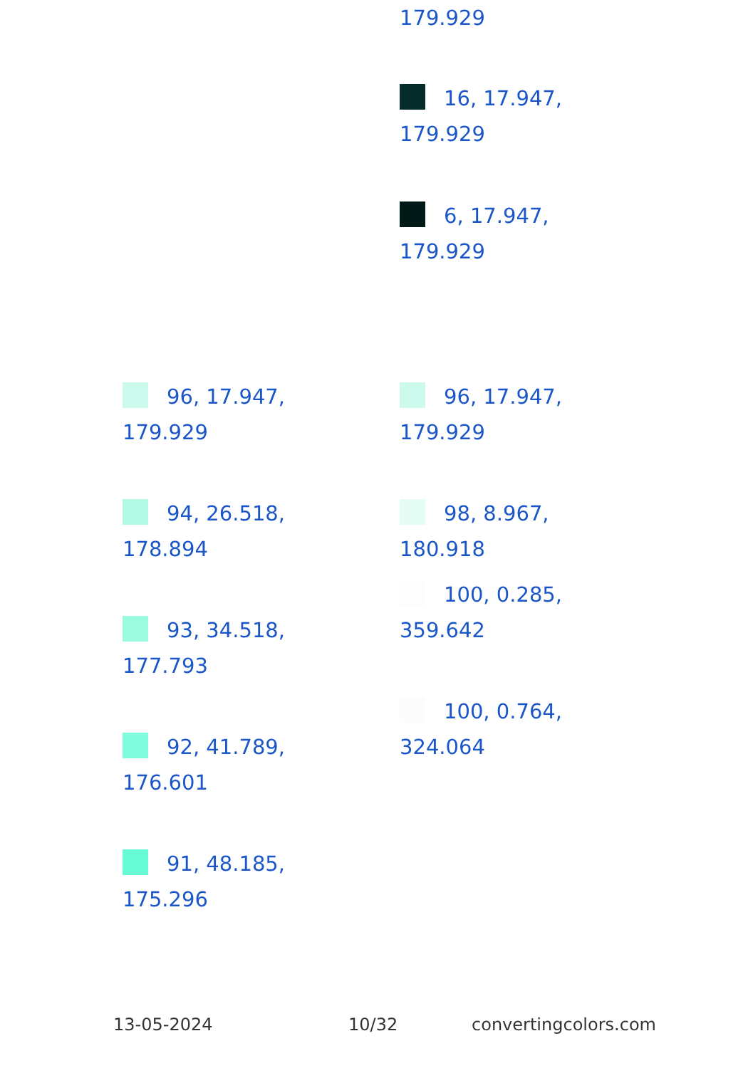179.929
16, 17.947, 179.929
6, 17.947, 179.929
96, 17.947, 179.929
94, 26.518, 178.894
93, 34.518, 177.793
92, 41.789, 176.601
91, 48.185, 175.296
96, 17.947, 179.929
98, 8.967, 180.918
100, 0.285, 359.642
100, 0.764, 324.064
13-05-2024 10/32 convertingcolors.com